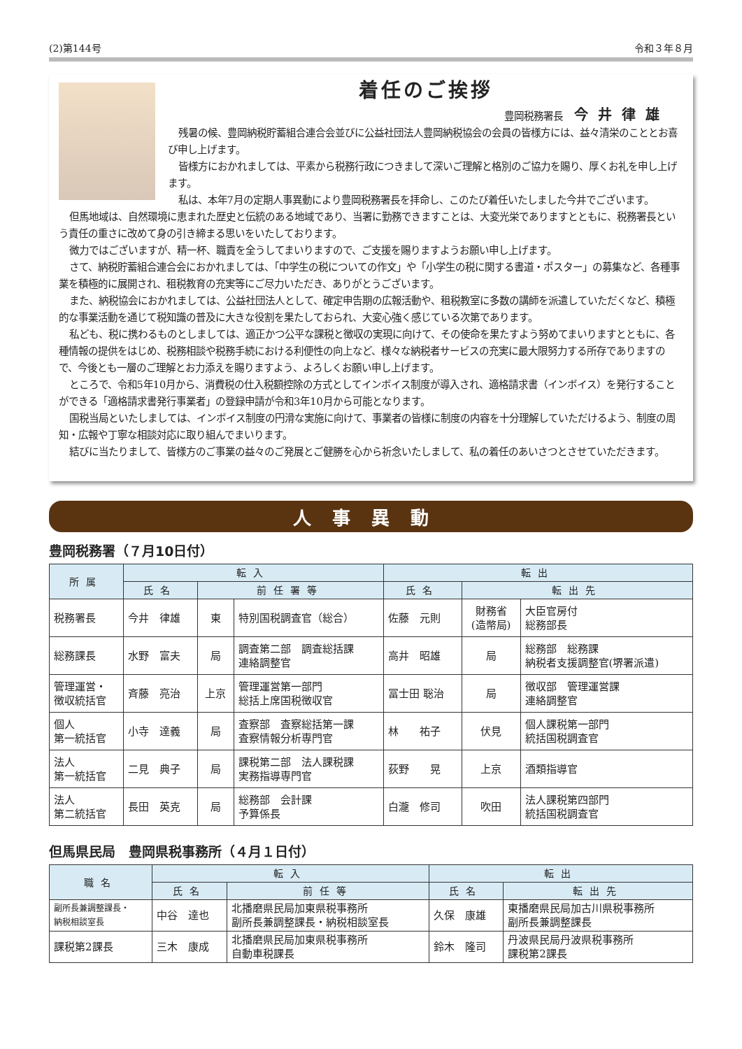(2)第144号 令和３年８月
着任のご挨拶
豊岡税務署長 今井律雄
残暑の候、豊岡納税貯蓄組合連合会並びに公益社団法人豊岡納税協会の会員の皆様方には、益々清栄のこととお喜び申し上げます。
皆様方におかれましては、平素から税務行政につきまして深いご理解と格別のご協力を賜り、厚くお礼を申し上げます。
私は、本年7月の定期人事異動により豊岡税務署長を拝命し、このたび着任いたしました今井でございます。
但馬地域は、自然環境に恵まれた歴史と伝統のある地域であり、当署に勤務できますことは、大変光栄でありますとともに、税務署長という責任の重さに改めて身の引き締まる思いをいたしております。
微力ではございますが、精一杯、職責を全うしてまいりますので、ご支援を賜りますようお願い申し上げます。
さて、納税貯蓄組合連合会におかれましては、「中学生の税についての作文」や「小学生の税に関する書道・ポスター」の募集など、各種事業を積極的に展開され、租税教育の充実等にご尽力いただき、ありがとうございます。
また、納税協会におかれましては、公益社団法人として、確定申告期の広報活動や、租税教室に多数の講師を派遣していただくなど、積極的な事業活動を通じて税知識の普及に大きな役割を果たしておられ、大変心強く感じている次第であります。
私ども、税に携わるものとしましては、適正かつ公平な課税と徴収の実現に向けて、その使命を果たすよう努めてまいりますとともに、各種情報の提供をはじめ、税務相談や税務手続における利便性の向上など、様々な納税者サービスの充実に最大限努力する所存でありますので、今後とも一層のご理解とお力添えを賜りますよう、よろしくお願い申し上げます。
ところで、令和5年10月から、消費税の仕入税額控除の方式としてインボイス制度が導入され、適格請求書（インボイス）を発行することができる「適格請求書発行事業者」の登録申請が令和3年10月から可能となります。
国税当局といたしましては、インボイス制度の円滑な実施に向けて、事業者の皆様に制度の内容を十分理解していただけるよう、制度の周知・広報や丁寧な相談対応に取り組んでまいります。
結びに当たりまして、皆様方のご事業の益々のご発展とご健勝を心から祈念いたしまして、私の着任のあいさつとさせていただきます。
人事異動
豊岡税務署（７月10日付）
| 所属 | 転入 | | | 転出 | | |
| --- | --- | --- | --- | --- | --- | --- |
| | 氏名 | 前任署等 | | 氏名 | 転出先 | |
| 税務署長 | 今井 律雄 | 東 | 特別国税調査官（総合） | 佐藤 元則 | 財務省 (造幣局) | 大臣官房付 総務部長 |
| 総務課長 | 水野 富夫 | 局 | 調査第二部 調査総括課 連絡調整官 | 高井 昭雄 | 局 | 総務部 総務課 納税者支援調整官(堺署派遣) |
| 管理運営・ 徴収統括官 | 斉藤 亮治 | 上京 | 管理運営第一部門 総括上席国税徴収官 | 冨士田 聡治 | 局 | 徴収部 管理運営課 連絡調整官 |
| 個人 第一統括官 | 小寺 達義 | 局 | 査察部 査察総括第一課 査察情報分析専門官 | 林 祐子 | 伏見 | 個人課税第一部門 統括国税調査官 |
| 法人 第一統括官 | 二見 典子 | 局 | 課税第二部 法人課税課 実務指導専門官 | 荻野 晃 | 上京 | 酒類指導官 |
| 法人 第二統括官 | 長田 英克 | 局 | 総務部 会計課 予算係長 | 白瀧 修司 | 吹田 | 法人課税第四部門 統括国税調査官 |
但馬県民局　豊岡県税事務所（４月１日付）
| 職名 | 転入 | | 転出 | |
| --- | --- | --- | --- | --- |
| | 氏名 | 前任等 | 氏名 | 転出先 |
| 副所長兼調整課長・ 納税相談室長 | 中谷 達也 | 北播磨県民局加東県税事務所 副所長兼調整課長・納税相談室長 | 久保 康雄 | 東播磨県民局加古川県税事務所 副所長兼調整課長 |
| 課税第2課長 | 三木 康成 | 北播磨県民局加東県税事務所 自動車税課長 | 鈴木 隆司 | 丹波県民局丹波県税事務所 課税第2課長 |